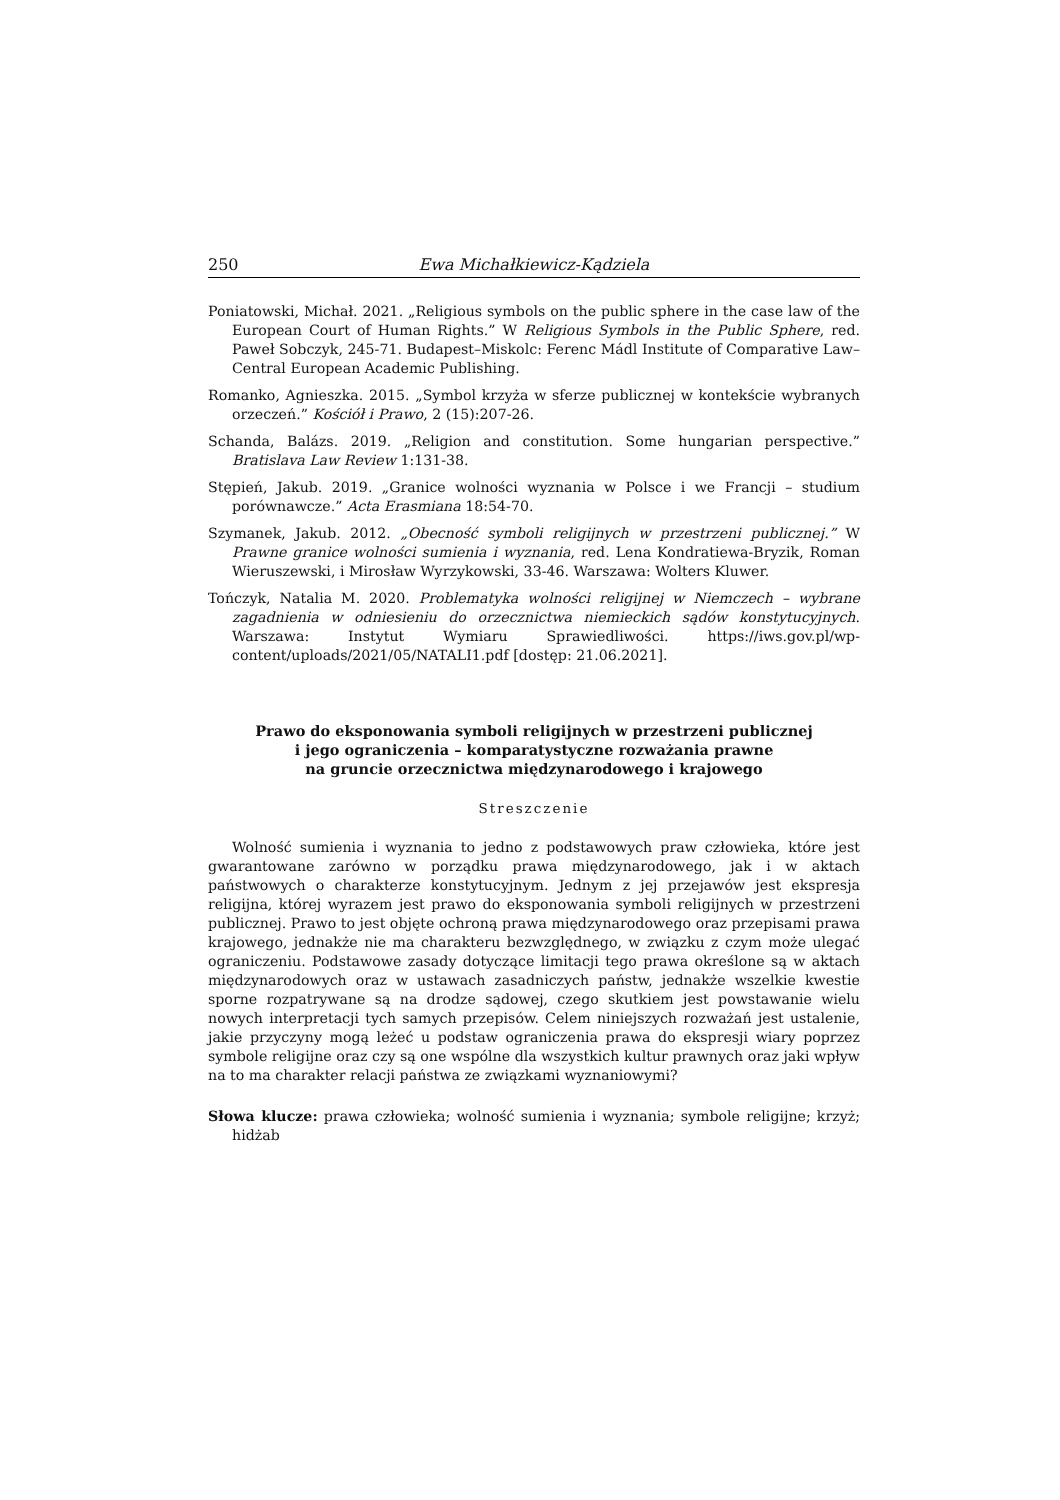250 Ewa Michałkiewicz-Kądziela
Poniatowski, Michał. 2021. „Religious symbols on the public sphere in the case law of the European Court of Human Rights.” W Religious Symbols in the Public Sphere, red. Paweł Sobczyk, 245-71. Budapest–Miskolc: Ferenc Mádl Institute of Comparative Law–Central European Academic Publishing.
Romanko, Agnieszka. 2015. „Symbol krzyża w sferze publicznej w kontekście wybranych orzeczeń.” Kościół i Prawo, 2 (15):207-26.
Schanda, Balázs. 2019. „Religion and constitution. Some hungarian perspective.” Bratislava Law Review 1:131-38.
Stępień, Jakub. 2019. „Granice wolności wyznania w Polsce i we Francji – studium porównawcze.” Acta Erasmiana 18:54-70.
Szymanek, Jakub. 2012. „Obecność symboli religijnych w przestrzeni publicznej.” W Prawne granice wolności sumienia i wyznania, red. Lena Kondratiewa-Bryzik, Roman Wieruszewski, i Mirosław Wyrzykowski, 33-46. Warszawa: Wolters Kluwer.
Tończyk, Natalia M. 2020. Problematyka wolności religijnej w Niemczech – wybrane zagadnienia w odniesieniu do orzecznictwa niemieckich sądów konstytucyjnych. Warszawa: Instytut Wymiaru Sprawiedliwości. https://iws.gov.pl/wp-content/uploads/2021/05/NATALI1.pdf [dostęp: 21.06.2021].
Prawo do eksponowania symboli religijnych w przestrzeni publicznej
i jego ograniczenia – komparatystyczne rozważania prawne
na gruncie orzecznictwa międzynarodowego i krajowego
Streszczenie
Wolność sumienia i wyznania to jedno z podstawowych praw człowieka, które jest gwarantowane zarówno w porządku prawa międzynarodowego, jak i w aktach państwowych o charakterze konstytucyjnym. Jednym z jej przejawów jest ekspresja religijna, której wyrazem jest prawo do eksponowania symboli religijnych w przestrzeni publicznej. Prawo to jest objęte ochroną prawa międzynarodowego oraz przepisami prawa krajowego, jednakże nie ma charakteru bezwzględnego, w związku z czym może ulegać ograniczeniu. Podstawowe zasady dotyczące limitacji tego prawa określone są w aktach międzynarodowych oraz w ustawach zasadniczych państw, jednakże wszelkie kwestie sporne rozpatrywane są na drodze sądowej, czego skutkiem jest powstawanie wielu nowych interpretacji tych samych przepisów. Celem niniejszych rozważań jest ustalenie, jakie przyczyny mogą leżeć u podstaw ograniczenia prawa do ekspresji wiary poprzez symbole religijne oraz czy są one wspólne dla wszystkich kultur prawnych oraz jaki wpływ na to ma charakter relacji państwa ze związkami wyznaniowymi?
Słowa klucze: prawa człowieka; wolność sumienia i wyznania; symbole religijne; krzyż; hidżab